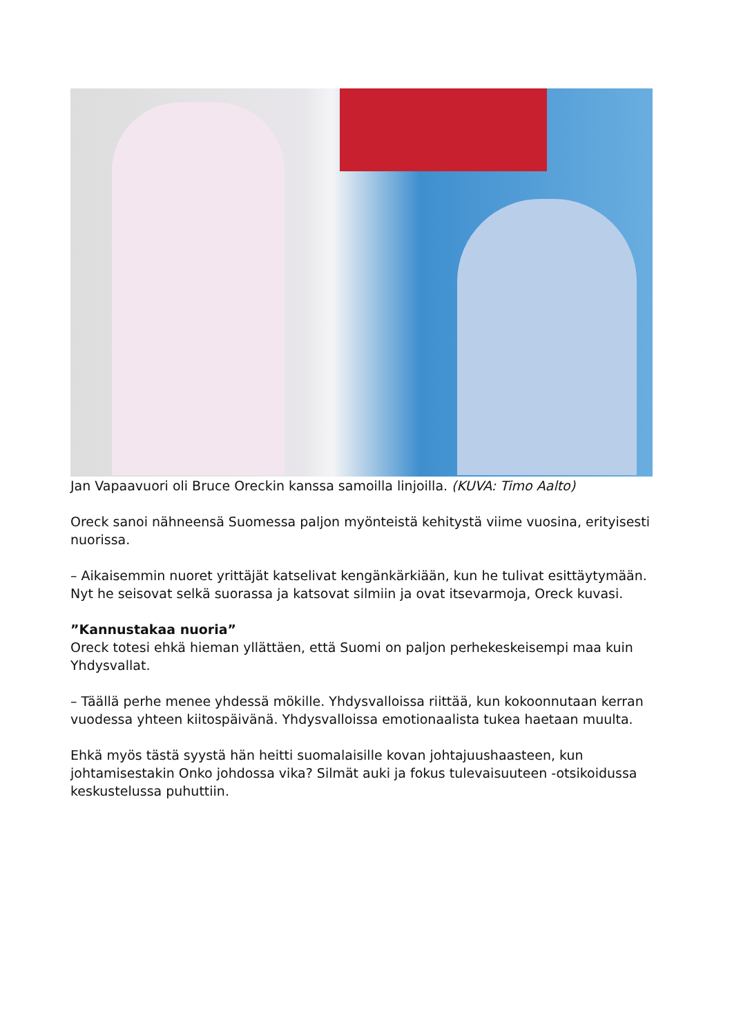Jan Vapaavuori oli Bruce Oreckin kanssa samoilla linjoilla. (KUVA: Timo Aalto)
Oreck sanoi nähneensä Suomessa paljon myönteistä kehitystä viime vuosina, erityisesti nuorissa.
– Aikaisemmin nuoret yrittäjät katselivat kengänkärkiään, kun he tulivat esittäytymään. Nyt he seisovat selkä suorassa ja katsovat silmiin ja ovat itsevarmoja, Oreck kuvasi.
”Kannustakaa nuoria”
Oreck totesi ehkä hieman yllättäen, että Suomi on paljon perhekeskeisempi maa kuin Yhdysvallat.
– Täällä perhe menee yhdessä mökille. Yhdysvalloissa riittää, kun kokoonnutaan kerran vuodessa yhteen kiitospäivänä. Yhdysvalloissa emotionaalista tukea haetaan muulta.
Ehkä myös tästä syystä hän heitti suomalaisille kovan johtajuushaasteen, kun johtamisestakin Onko johdossa vika? Silmät auki ja fokus tulevaisuuteen -otsikoidussa keskustelussa puhuttiin.